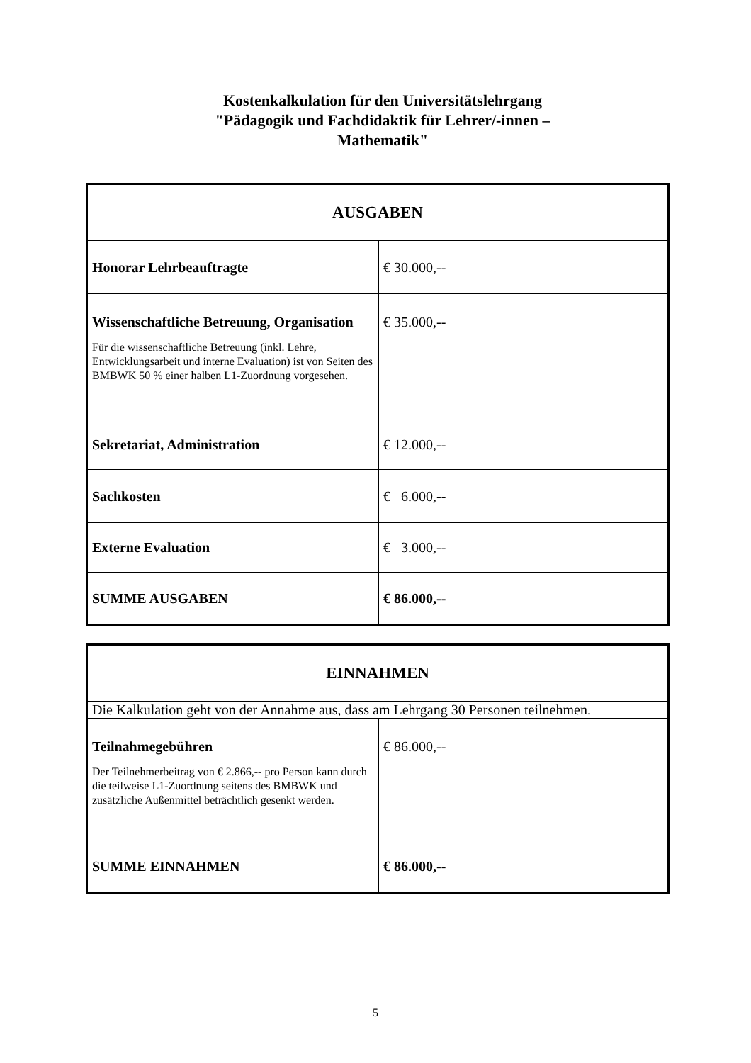Kostenkalkulation für den Universitätslehrgang
"Pädagogik und Fachdidaktik für Lehrer/-innen –
Mathematik"
| AUSGABEN | |
| --- | --- |
| Honorar Lehrbeauftragte | € 30.000,-- |
| Wissenschaftliche Betreuung, Organisation Für die wissenschaftliche Betreuung (inkl. Lehre, Entwicklungsarbeit und interne Evaluation) ist von Seiten des BMBWK 50 % einer halben L1-Zuordnung vorgesehen. | € 35.000,-- |
| Sekretariat, Administration | € 12.000,-- |
| Sachkosten | € 6.000,-- |
| Externe Evaluation | € 3.000,-- |
| SUMME AUSGABEN | € 86.000,-- |
| EINNAHMEN | |
| --- | --- |
| Die Kalkulation geht von der Annahme aus, dass am Lehrgang 30 Personen teilnehmen. | |
| Teilnahmegebühren Der Teilnehmerbeitrag von € 2.866,-- pro Person kann durch die teilweise L1-Zuordnung seitens des BMBWK und zusätzliche Außenmittel beträchtlich gesenkt werden. | € 86.000,-- |
| SUMME EINNAHMEN | € 86.000,-- |
5